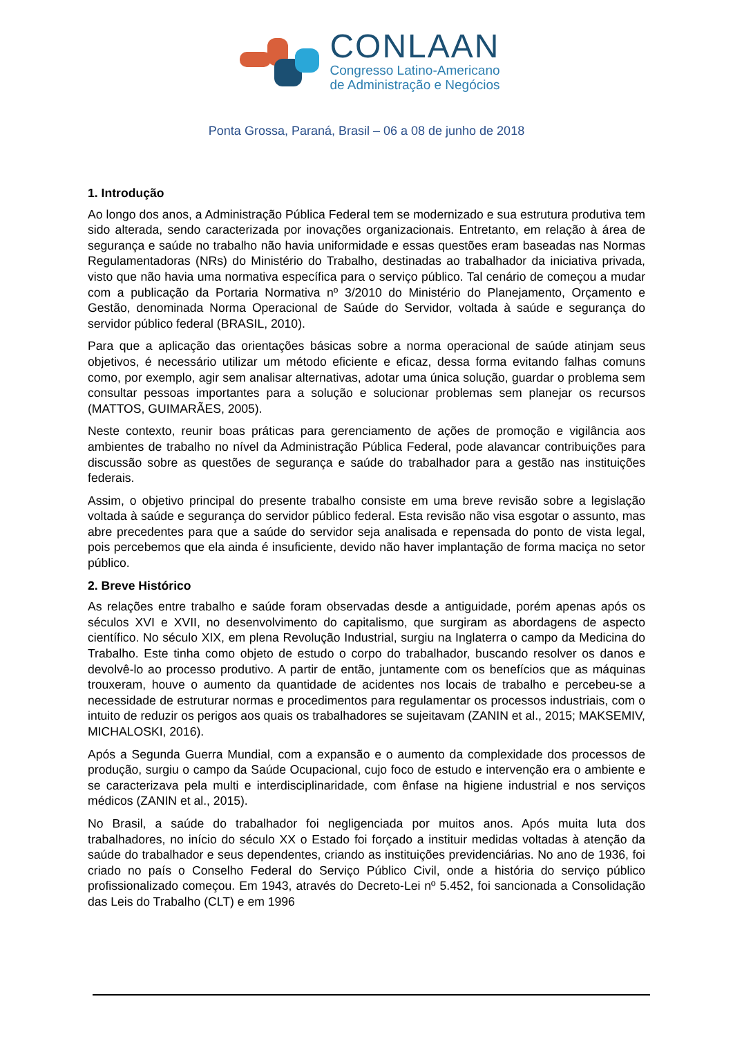CONLAAN
Congresso Latino-Americano
de Administração e Negócios
Ponta Grossa, Paraná, Brasil – 06 a 08 de junho de 2018
1. Introdução
Ao longo dos anos, a Administração Pública Federal tem se modernizado e sua estrutura produtiva tem sido alterada, sendo caracterizada por inovações organizacionais. Entretanto, em relação à área de segurança e saúde no trabalho não havia uniformidade e essas questões eram baseadas nas Normas Regulamentadoras (NRs) do Ministério do Trabalho, destinadas ao trabalhador da iniciativa privada, visto que não havia uma normativa específica para o serviço público. Tal cenário de começou a mudar com a publicação da Portaria Normativa nº 3/2010 do Ministério do Planejamento, Orçamento e Gestão, denominada Norma Operacional de Saúde do Servidor, voltada à saúde e segurança do servidor público federal (BRASIL, 2010).
Para que a aplicação das orientações básicas sobre a norma operacional de saúde atinjam seus objetivos, é necessário utilizar um método eficiente e eficaz, dessa forma evitando falhas comuns como, por exemplo, agir sem analisar alternativas, adotar uma única solução, guardar o problema sem consultar pessoas importantes para a solução e solucionar problemas sem planejar os recursos (MATTOS, GUIMARÃES, 2005).
Neste contexto, reunir boas práticas para gerenciamento de ações de promoção e vigilância aos ambientes de trabalho no nível da Administração Pública Federal, pode alavancar contribuições para discussão sobre as questões de segurança e saúde do trabalhador para a gestão nas instituições federais.
Assim, o objetivo principal do presente trabalho consiste em uma breve revisão sobre a legislação voltada à saúde e segurança do servidor público federal. Esta revisão não visa esgotar o assunto, mas abre precedentes para que a saúde do servidor seja analisada e repensada do ponto de vista legal, pois percebemos que ela ainda é insuficiente, devido não haver implantação de forma maciça no setor público.
2. Breve Histórico
As relações entre trabalho e saúde foram observadas desde a antiguidade, porém apenas após os séculos XVI e XVII, no desenvolvimento do capitalismo, que surgiram as abordagens de aspecto científico. No século XIX, em plena Revolução Industrial, surgiu na Inglaterra o campo da Medicina do Trabalho. Este tinha como objeto de estudo o corpo do trabalhador, buscando resolver os danos e devolvê-lo ao processo produtivo. A partir de então, juntamente com os benefícios que as máquinas trouxeram, houve o aumento da quantidade de acidentes nos locais de trabalho e percebeu-se a necessidade de estruturar normas e procedimentos para regulamentar os processos industriais, com o intuito de reduzir os perigos aos quais os trabalhadores se sujeitavam (ZANIN et al., 2015; MAKSEMIV, MICHALOSKI, 2016).
Após a Segunda Guerra Mundial, com a expansão e o aumento da complexidade dos processos de produção, surgiu o campo da Saúde Ocupacional, cujo foco de estudo e intervenção era o ambiente e se caracterizava pela multi e interdisciplinaridade, com ênfase na higiene industrial e nos serviços médicos (ZANIN et al., 2015).
No Brasil, a saúde do trabalhador foi negligenciada por muitos anos. Após muita luta dos trabalhadores, no início do século XX o Estado foi forçado a instituir medidas voltadas à atenção da saúde do trabalhador e seus dependentes, criando as instituições previdenciárias. No ano de 1936, foi criado no país o Conselho Federal do Serviço Público Civil, onde a história do serviço público profissionalizado começou. Em 1943, através do Decreto-Lei nº 5.452, foi sancionada a Consolidação das Leis do Trabalho (CLT) e em 1996